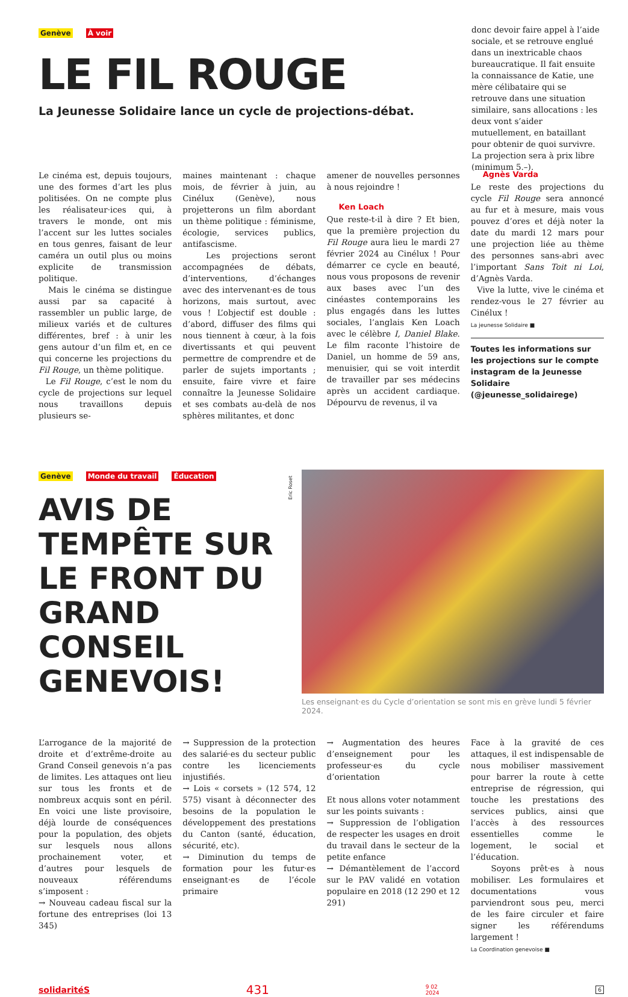Genève À voir
LE FIL ROUGE
La Jeunesse Solidaire lance un cycle de projections-débat.
donc devoir faire appel à l’aide sociale, et se retrouve englué dans un inextricable chaos bureaucratique. Il fait ensuite la connaissance de Katie, une mère célibataire qui se retrouve dans une situation similaire, sans allocations : les deux vont s’aider mutuellement, en bataillant pour obtenir de quoi survivre. La projection sera à prix libre (minimum 5.–).
Le cinéma est, depuis toujours, une des formes d’art les plus politisées. On ne compte plus les réalisateur·ices qui, à travers le monde, ont mis l’accent sur les luttes sociales en tous genres, faisant de leur caméra un outil plus ou moins explicite de transmission politique.
Mais le cinéma se distingue aussi par sa capacité à rassembler un public large, de milieux variés et de cultures différentes, bref : à unir les gens autour d’un film et, en ce qui concerne les projections du Fil Rouge, un thème politique.
Le Fil Rouge, c’est le nom du cycle de projections sur lequel nous travaillons depuis plusieurs se-
maines maintenant : chaque mois, de février à juin, au Cinélux (Genève), nous projetterons un film abordant un thème politique : féminisme, écologie, services publics, antifascisme.
Les projections seront accompagnées de débats, d’interventions, d’échanges avec des intervenant·es de tous horizons, mais surtout, avec vous ! L’objectif est double : d’abord, diffuser des films qui nous tiennent à cœur, à la fois divertissants et qui peuvent permettre de comprendre et de parler de sujets importants ; ensuite, faire vivre et faire connaître la Jeunesse Solidaire et ses combats au-delà de nos sphères militantes, et donc
amener de nouvelles personnes à nous rejoindre !
Ken Loach
Que reste-t-il à dire ? Et bien, que la première projection du Fil Rouge aura lieu le mardi 27 février 2024 au Cinélux ! Pour démarrer ce cycle en beauté, nous vous proposons de revenir aux bases avec l’un des cinéastes contemporains les plus engagés dans les luttes sociales, l’anglais Ken Loach avec le célèbre I, Daniel Blake. Le film raconte l’histoire de Daniel, un homme de 59 ans, menuisier, qui se voit interdit de travailler par ses médecins après un accident cardiaque. Dépourvu de revenus, il va
Agnès Varda
Le reste des projections du cycle Fil Rouge sera annoncé au fur et à mesure, mais vous pouvez d’ores et déjà noter la date du mardi 12 mars pour une projection liée au thème des personnes sans-abri avec l’important Sans Toit ni Loi, d’Agnès Varda.
Vive la lutte, vive le cinéma et rendez-vous le 27 février au Cinélux !
La jeunesse Solidaire ■
Toutes les informations sur les projections sur le compte instagram de la Jeunesse Solidaire (@jeunesse_solidairege)
Genève Monde du travail Éducation
AVIS DE TEMPÊTE SUR LE FRONT DU GRAND CONSEIL GENEVOIS!
Eric Roset
Les enseignant·es du Cycle d’orientation se sont mis en grève lundi 5 février 2024.
L’arrogance de la majorité de droite et d’extrême-droite au Grand Conseil genevois n’a pas de limites. Les attaques ont lieu sur tous les fronts et de nombreux acquis sont en péril. En voici une liste provisoire, déjà lourde de conséquences pour la population, des objets sur lesquels nous allons prochainement voter, et d’autres pour lesquels de nouveaux référendums s’imposent :
→ Nouveau cadeau fiscal sur la fortune des entreprises (loi 13 345)
→ Suppression de la protection des salarié·es du secteur public contre les licenciements injustifiés.
→ Lois « corsets » (12 574, 12 575) visant à déconnecter des besoins de la population le développement des prestations du Canton (santé, éducation, sécurité, etc).
→ Diminution du temps de formation pour les futur·es enseignant·es de l’école primaire
→ Augmentation des heures d’enseignement pour les professeur·es du cycle d’orientation
Et nous allons voter notamment sur les points suivants :
→ Suppression de l’obligation de respecter les usages en droit du travail dans le secteur de la petite enfance
→ Démantèlement de l’accord sur le PAV validé en votation populaire en 2018 (12 290 et 12 291)
Face à la gravité de ces attaques, il est indispensable de nous mobiliser massivement pour barrer la route à cette entreprise de régression, qui touche les prestations des services publics, ainsi que l’accès à des ressources essentielles comme le logement, le social et l’éducation.
Soyons prêt·es à nous mobiliser. Les formulaires et documentations vous parviendront sous peu, merci de les faire circuler et faire signer les référendums largement !
La Coordination genevoise ■
solidaritéS 431 9 02
2024 6